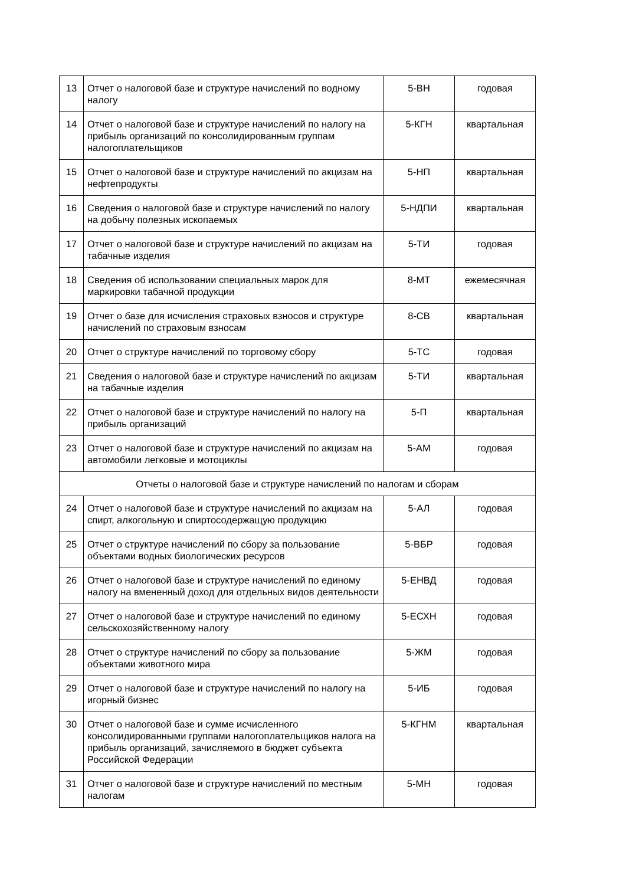| 13 | Отчет о налоговой базе и структуре начислений по водному налогу | 5-ВН | годовая |
| 14 | Отчет о налоговой базе и структуре начислений по налогу на прибыль организаций по консолидированным группам налогоплательщиков | 5-КГН | квартальная |
| 15 | Отчет о налоговой базе и структуре начислений по акцизам на нефтепродукты | 5-НП | квартальная |
| 16 | Сведения о налоговой базе и структуре начислений по налогу на добычу полезных ископаемых | 5-НДПИ | квартальная |
| 17 | Отчет о налоговой базе и структуре начислений по акцизам на табачные изделия | 5-ТИ | годовая |
| 18 | Сведения об использовании специальных марок для маркировки табачной продукции | 8-МТ | ежемесячная |
| 19 | Отчет о базе для исчисления страховых взносов и структуре начислений по страховым взносам | 8-СВ | квартальная |
| 20 | Отчет о структуре начислений по торговому сбору | 5-ТС | годовая |
| 21 | Сведения о налоговой базе и структуре начислений по акцизам на табачные изделия | 5-ТИ | квартальная |
| 22 | Отчет о налоговой базе и структуре начислений по налогу на прибыль организаций | 5-П | квартальная |
| 23 | Отчет о налоговой базе и структуре начислений по акцизам на автомобили легковые и мотоциклы | 5-АМ | годовая |
| Отчеты о налоговой базе и структуре начислений по налогам и сборам | | | |
| 24 | Отчет о налоговой базе и структуре начислений по акцизам на спирт, алкогольную и спиртосодержащую продукцию | 5-АЛ | годовая |
| 25 | Отчет о структуре начислений по сбору за пользование объектами водных биологических ресурсов | 5-ВБР | годовая |
| 26 | Отчет о налоговой базе и структуре начислений по единому налогу на вмененный доход для отдельных видов деятельности | 5-ЕНВД | годовая |
| 27 | Отчет о налоговой базе и структуре начислений по единому сельскохозяйственному налогу | 5-ЕСХН | годовая |
| 28 | Отчет о структуре начислений по сбору за пользование объектами животного мира | 5-ЖМ | годовая |
| 29 | Отчет о налоговой базе и структуре начислений по налогу на игорный бизнес | 5-ИБ | годовая |
| 30 | Отчет о налоговой базе и сумме исчисленного консолидированными группами налогоплательщиков налога на прибыль организаций, зачисляемого в бюджет субъекта Российской Федерации | 5-КГНМ | квартальная |
| 31 | Отчет о налоговой базе и структуре начислений по местным налогам | 5-МН | годовая |